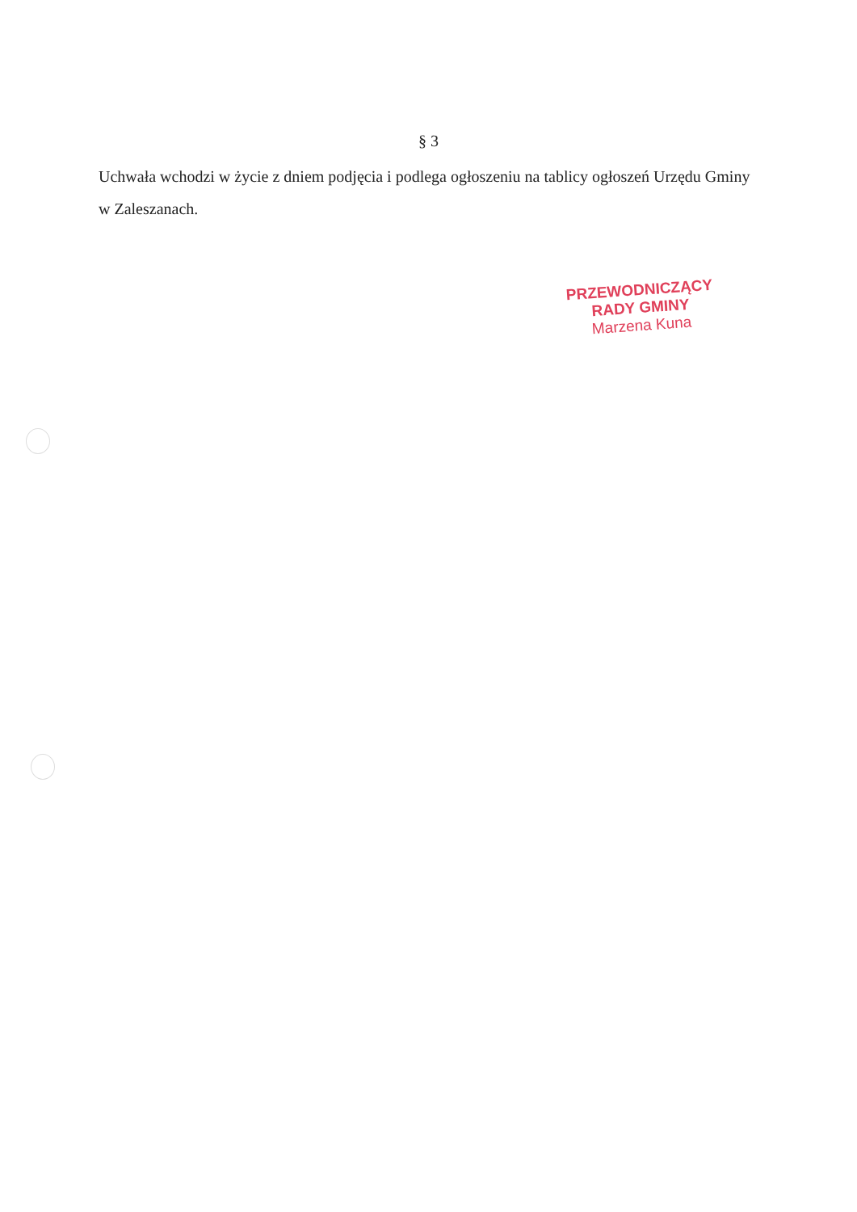§ 3
Uchwała wchodzi w życie z dniem podjęcia i podlega ogłoszeniu na tablicy ogłoszeń Urzędu Gminy w Zaleszanach.
PRZEWODNICZĄCY
RADY GMINY
Marzena Kuna